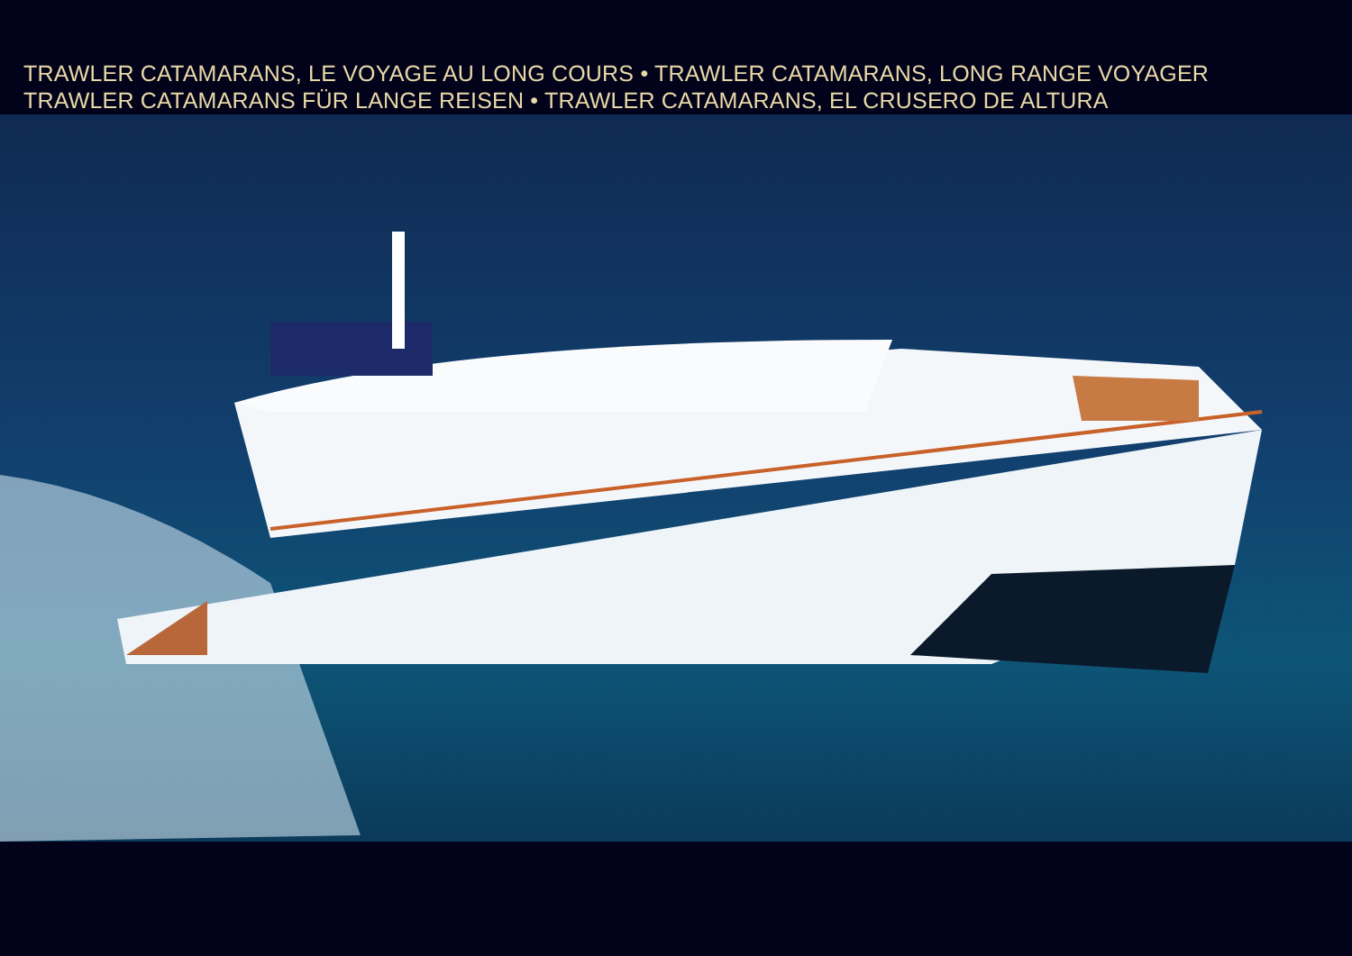TRAWLER CATAMARANS, LE VOYAGE AU LONG COURS • TRAWLER CATAMARANS, LONG RANGE VOYAGER
TRAWLER CATAMARANS FÜR LANGE REISEN • TRAWLER CATAMARANS, EL CRUSERO DE ALTURA